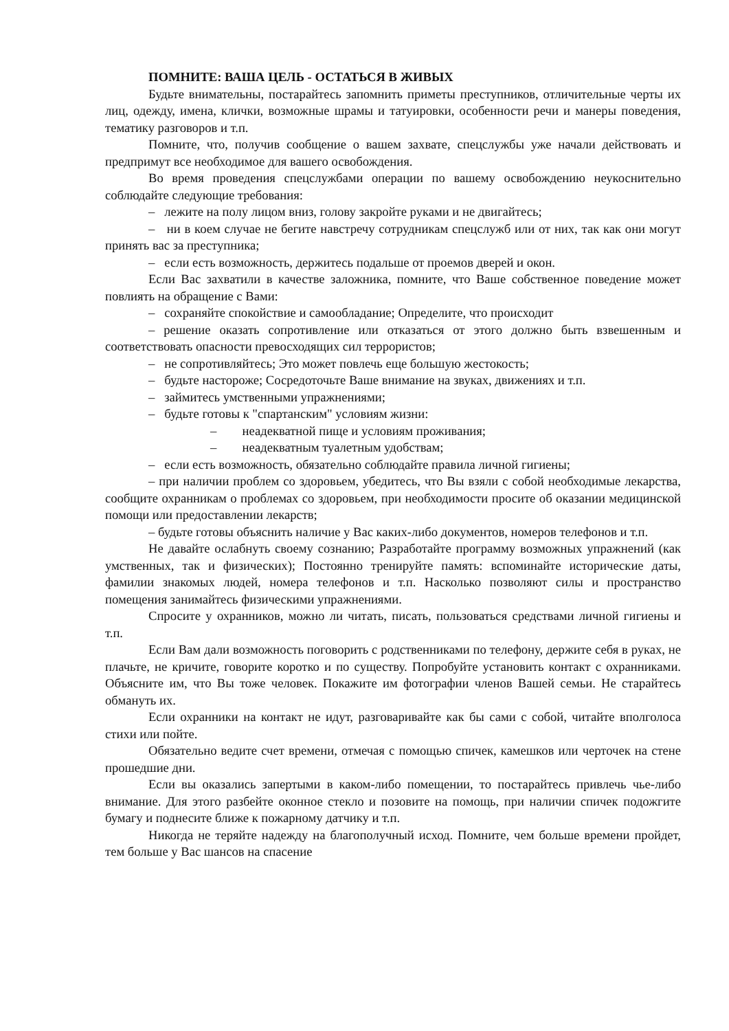ПОМНИТЕ: ВАША ЦЕЛЬ - ОСТАТЬСЯ В ЖИВЫХ
Будьте внимательны, постарайтесь запомнить приметы преступников, отличительные черты их лиц, одежду, имена, клички, возможные шрамы и татуировки, особенности речи и манеры поведения, тематику разговоров и т.п.
Помните, что, получив сообщение о вашем захвате, спецслужбы уже начали действовать и предпримут все необходимое для вашего освобождения.
Во время проведения спецслужбами операции по вашему освобождению неукоснительно соблюдайте следующие требования:
– лежите на полу лицом вниз, голову закройте руками и не двигайтесь;
– ни в коем случае не бегите навстречу сотрудникам спецслужб или от них, так как они могут принять вас за преступника;
– если есть возможность, держитесь подальше от проемов дверей и окон.
Если Вас захватили в качестве заложника, помните, что Ваше собственное поведение может повлиять на обращение с Вами:
– сохраняйте спокойствие и самообладание; Определите, что происходит
– решение оказать сопротивление или отказаться от этого должно быть взвешенным и соответствовать опасности превосходящих сил террористов;
– не сопротивляйтесь; Это может повлечь еще большую жестокость;
– будьте настороже; Сосредоточьте Ваше внимание на звуках, движениях и т.п.
– займитесь умственными упражнениями;
– будьте готовы к "спартанским" условиям жизни:
– неадекватной пище и условиям проживания;
– неадекватным туалетным удобствам;
– если есть возможность, обязательно соблюдайте правила личной гигиены;
– при наличии проблем со здоровьем, убедитесь, что Вы взяли с собой необходимые лекарства, сообщите охранникам о проблемах со здоровьем, при необходимости просите об оказании медицинской помощи или предоставлении лекарств;
– будьте готовы объяснить наличие у Вас каких-либо документов, номеров телефонов и т.п.
Не давайте ослабнуть своему сознанию; Разработайте программу возможных упражнений (как умственных, так и физических); Постоянно тренируйте память: вспоминайте исторические даты, фамилии знакомых людей, номера телефонов и т.п. Насколько позволяют силы и пространство помещения занимайтесь физическими упражнениями.
Спросите у охранников, можно ли читать, писать, пользоваться средствами личной гигиены и т.п.
Если Вам дали возможность поговорить с родственниками по телефону, держите себя в руках, не плачьте, не кричите, говорите коротко и по существу. Попробуйте установить контакт с охранниками. Объясните им, что Вы тоже человек. Покажите им фотографии членов Вашей семьи. Не старайтесь обмануть их.
Если охранники на контакт не идут, разговаривайте как бы сами с собой, читайте вполголоса стихи или пойте.
Обязательно ведите счет времени, отмечая с помощью спичек, камешков или черточек на стене прошедшие дни.
Если вы оказались запертыми в каком-либо помещении, то постарайтесь привлечь чье-либо внимание. Для этого разбейте оконное стекло и позовите на помощь, при наличии спичек подожгите бумагу и поднесите ближе к пожарному датчику и т.п.
Никогда не теряйте надежду на благополучный исход. Помните, чем больше времени пройдет, тем больше у Вас шансов на спасение